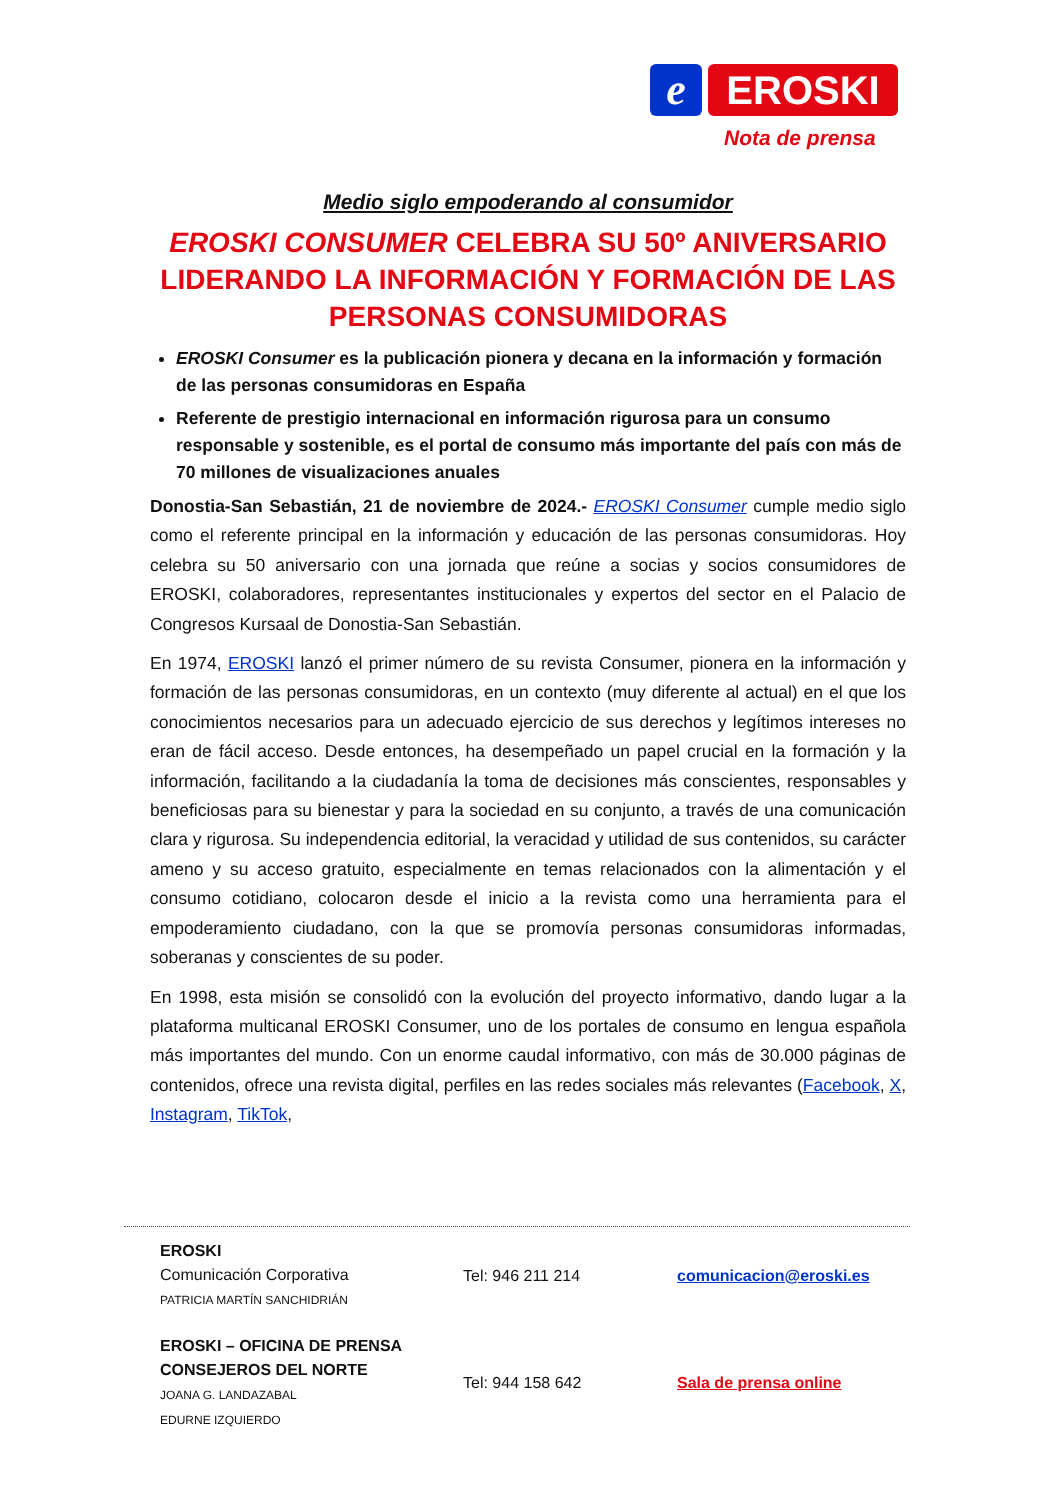e EROSKI
Nota de prensa
Medio siglo empoderando al consumidor
EROSKI CONSUMER CELEBRA SU 50º ANIVERSARIO LIDERANDO LA INFORMACIÓN Y FORMACIÓN DE LAS PERSONAS CONSUMIDORAS
EROSKI Consumer es la publicación pionera y decana en la información y formación de las personas consumidoras en España
Referente de prestigio internacional en información rigurosa para un consumo responsable y sostenible, es el portal de consumo más importante del país con más de 70 millones de visualizaciones anuales
Donostia-San Sebastián, 21 de noviembre de 2024.- EROSKI Consumer cumple medio siglo como el referente principal en la información y educación de las personas consumidoras. Hoy celebra su 50 aniversario con una jornada que reúne a socias y socios consumidores de EROSKI, colaboradores, representantes institucionales y expertos del sector en el Palacio de Congresos Kursaal de Donostia-San Sebastián.
En 1974, EROSKI lanzó el primer número de su revista Consumer, pionera en la información y formación de las personas consumidoras, en un contexto (muy diferente al actual) en el que los conocimientos necesarios para un adecuado ejercicio de sus derechos y legítimos intereses no eran de fácil acceso. Desde entonces, ha desempeñado un papel crucial en la formación y la información, facilitando a la ciudadanía la toma de decisiones más conscientes, responsables y beneficiosas para su bienestar y para la sociedad en su conjunto, a través de una comunicación clara y rigurosa. Su independencia editorial, la veracidad y utilidad de sus contenidos, su carácter ameno y su acceso gratuito, especialmente en temas relacionados con la alimentación y el consumo cotidiano, colocaron desde el inicio a la revista como una herramienta para el empoderamiento ciudadano, con la que se promovía personas consumidoras informadas, soberanas y conscientes de su poder.
En 1998, esta misión se consolidó con la evolución del proyecto informativo, dando lugar a la plataforma multicanal EROSKI Consumer, uno de los portales de consumo en lengua española más importantes del mundo. Con un enorme caudal informativo, con más de 30.000 páginas de contenidos, ofrece una revista digital, perfiles en las redes sociales más relevantes (Facebook, X, Instagram, TikTok,
EROSKI
Comunicación Corporativa
PATRICIA MARTÍN SANCHIDRIÁN
Tel: 946 211 214 comunicacion@eroski.es
EROSKI – OFICINA DE PRENSA
CONSEJEROS DEL NORTE
JOANA G. LANDAZABAL
EDURNE IZQUIERDO
Tel: 944 158 642 Sala de prensa online